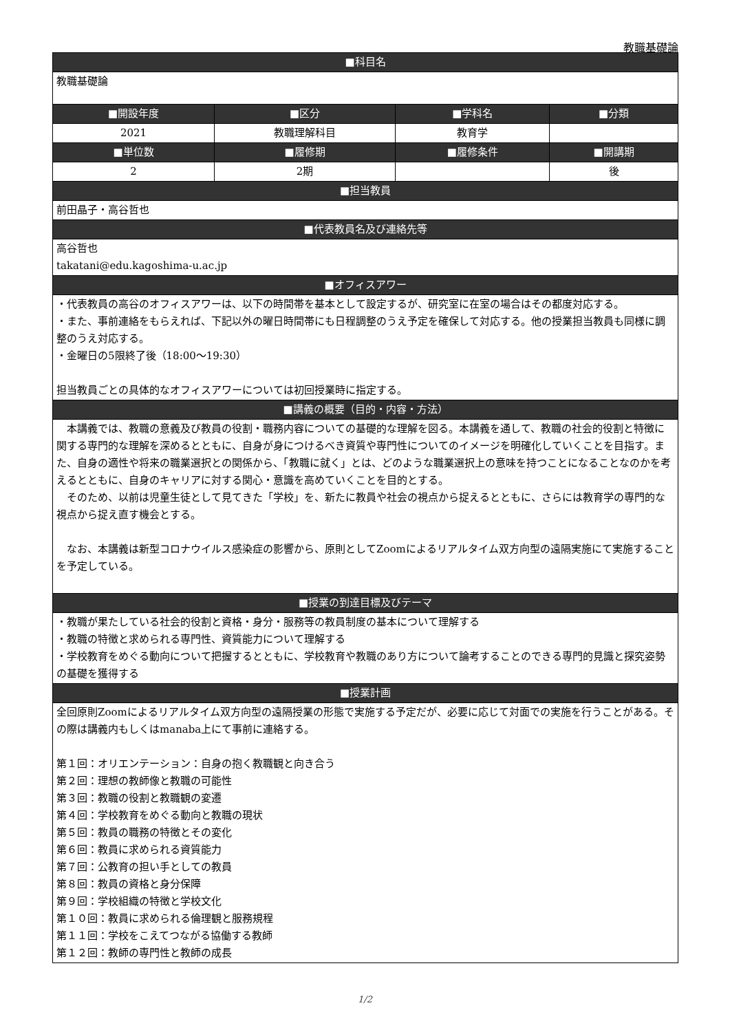教職基礎論
| ■科目名 | | | |
| --- | --- | --- | --- |
| 教職基礎論 | | | |
| ■開設年度 | ■区分 | ■学科名 | ■分類 |
| 2021 | 教職理解科目 | 教育学 | |
| ■単位数 | ■履修期 | ■履修条件 | ■開講期 |
| 2 | 2期 | | 後 |
| ■担当教員 | | | |
| 前田晶子・高谷哲也 | | | |
| ■代表教員名及び連絡先等 | | | |
| 高谷哲也 takatani@edu.kagoshima-u.ac.jp | | | |
| ■オフィスアワー | | | |
| ・代表教員の高谷のオフィスアワーは、以下の時間帯を基本として設定するが、研究室に在室の場合はその都度対応する。 ・また、事前連絡をもらえれば、下記以外の曜日時間帯にも日程調整のうえ予定を確保して対応する。他の授業担当教員も同様に調整のうえ対応する。 ・金曜日の5限終了後（18:00～19:30） 担当教員ごとの具体的なオフィスアワーについては初回授業時に指定する。 | | | |
| ■講義の概要（目的・内容・方法） | | | |
| 本講義では、教職の意義及び教員の役割・職務内容についての基礎的な理解を図る。本講義を通して、教職の社会的役割と特徴に関する専門的な理解を深めるとともに、自身が身につけるべき資質や専門性についてのイメージを明確化していくことを目指す。また、自身の適性や将来の職業選択との関係から、「教職に就く」とは、どのような職業選択上の意味を持つことになることなのかを考えるとともに、自身のキャリアに対する関心・意識を高めていくことを目的とする。 そのため、以前は児童生徒として見てきた「学校」を、新たに教員や社会の視点から捉えるとともに、さらには教育学の専門的な視点から捉え直す機会とする。 なお、本講義は新型コロナウイルス感染症の影響から、原則としてZoomによるリアルタイム双方向型の遠隔実施にて実施することを予定している。 | | | |
| ■授業の到達目標及びテーマ | | | |
| ・教職が果たしている社会的役割と資格・身分・服務等の教員制度の基本について理解する ・教職の特徴と求められる専門性、資質能力について理解する ・学校教育をめぐる動向について把握するとともに、学校教育や教職のあり方について論考することのできる専門的見識と探究姿勢の基礎を獲得する | | | |
| ■授業計画 | | | |
| 全回原則Zoomによるリアルタイム双方向型の遠隔授業の形態で実施する予定だが、必要に応じて対面での実施を行うことがある。その際は講義内もしくはmanaba上にて事前に連絡する。 第１回：オリエンテーション：自身の抱く教職観と向き合う 第２回：理想の教師像と教職の可能性 第３回：教職の役割と教職観の変遷 第４回：学校教育をめぐる動向と教職の現状 第５回：教員の職務の特徴とその変化 第６回：教員に求められる資質能力 第７回：公教育の担い手としての教員 第８回：教員の資格と身分保障 第９回：学校組織の特徴と学校文化 第１０回：教員に求められる倫理観と服務規程 第１１回：学校をこえてつながる協働する教師 第１２回：教師の専門性と教師の成長 | | | |
1/2